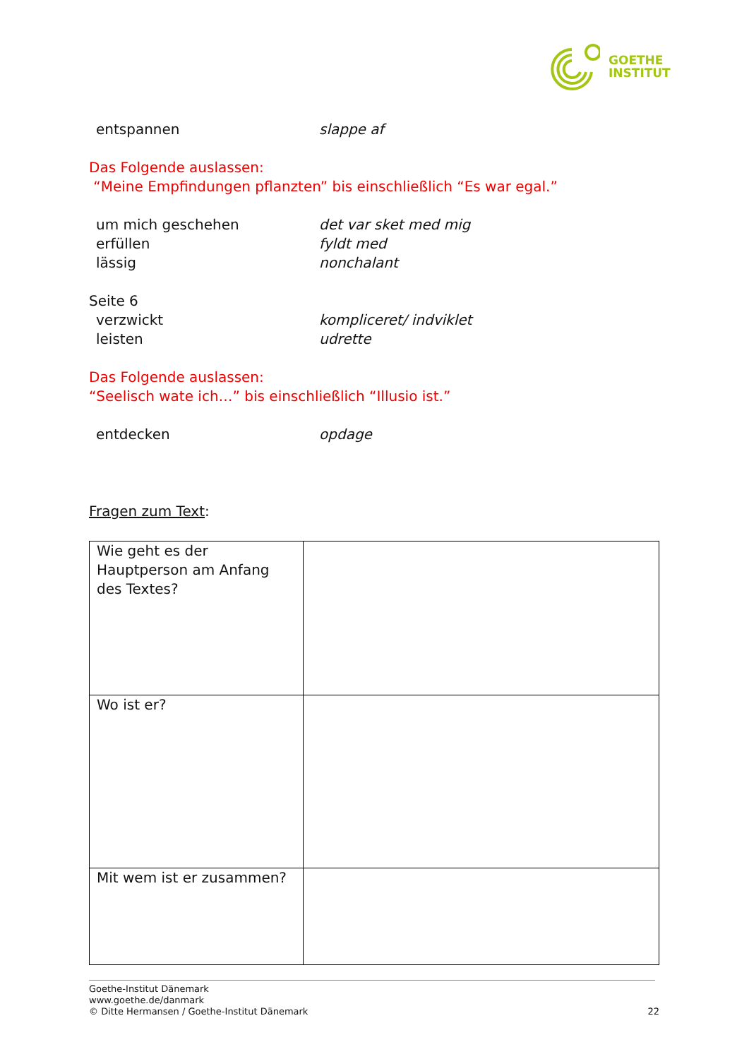GOETHE
INSTITUT
entspannen slappe af
Das Folgende auslassen:
“Meine Empfindungen pflanzten” bis einschließlich “Es war egal.”
um mich geschehen det var sket med mig
erfüllen fyldt med
lässig nonchalant
Seite 6
verzwickt kompliceret/ indviklet
leisten udrette
Das Folgende auslassen:
“Seelisch wate ich…” bis einschließlich “Illusio ist.”
entdecken opdage
Fragen zum Text:
| Wie geht es der Hauptperson am Anfang des Textes? | |
| Wo ist er? | |
| Mit wem ist er zusammen? | |
Goethe-Institut Dänemark
www.goethe.de/danmark
© Ditte Hermansen / Goethe-Institut Dänemark 22